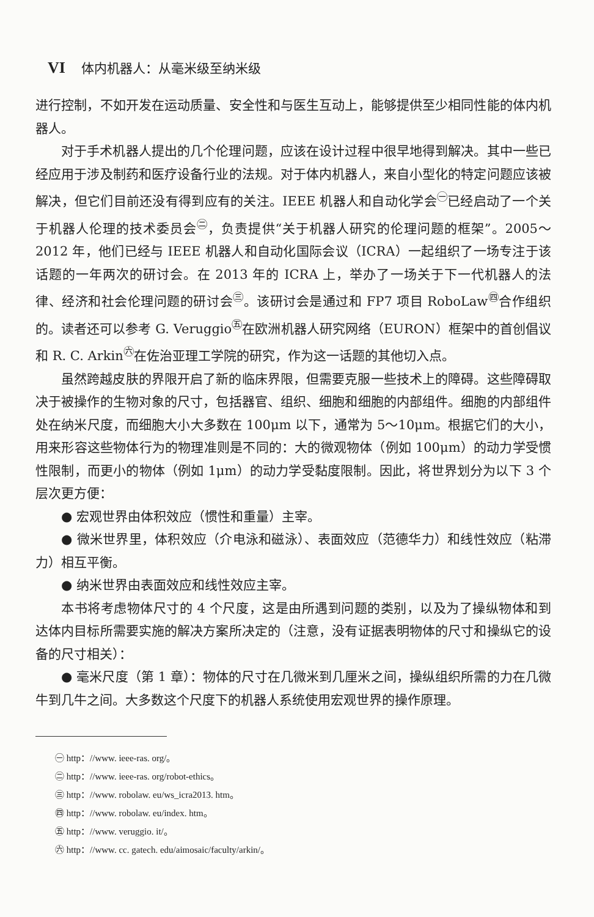VI 体内机器人：从毫米级至纳米级
进行控制，不如开发在运动质量、安全性和与医生互动上，能够提供至少相同性能的体内机器人。
对于手术机器人提出的几个伦理问题，应该在设计过程中很早地得到解决。其中一些已经应用于涉及制药和医疗设备行业的法规。对于体内机器人，来自小型化的特定问题应该被解决，但它们目前还没有得到应有的关注。IEEE 机器人和自动化学会<sup>㊀</sup>已经启动了一个关于机器人伦理的技术委员会<sup>㊁</sup>，负责提供“关于机器人研究的伦理问题的框架”。2005～2012 年，他们已经与 IEEE 机器人和自动化国际会议（ICRA）一起组织了一场专注于该话题的一年两次的研讨会。在 2013 年的 ICRA 上，举办了一场关于下一代机器人的法律、经济和社会伦理问题的研讨会<sup>㊂</sup>。该研讨会是通过和 FP7 项目 RoboLaw<sup>㊃</sup>合作组织的。读者还可以参考 G. Veruggio<sup>㊄</sup>在欧洲机器人研究网络（EURON）框架中的首创倡议和 R. C. Arkin<sup>㊅</sup>在佐治亚理工学院的研究，作为这一话题的其他切入点。
虽然跨越皮肤的界限开启了新的临床界限，但需要克服一些技术上的障碍。这些障碍取决于被操作的生物对象的尺寸，包括器官、组织、细胞和细胞的内部组件。细胞的内部组件处在纳米尺度，而细胞大小大多数在 100μm 以下，通常为 5～10μm。根据它们的大小，用来形容这些物体行为的物理准则是不同的：大的微观物体（例如 100μm）的动力学受惯性限制，而更小的物体（例如 1μm）的动力学受黏度限制。因此，将世界划分为以下 3 个层次更方便：
● 宏观世界由体积效应（惯性和重量）主宰。
● 微米世界里，体积效应（介电泳和磁泳）、表面效应（范德华力）和线性效应（粘滞力）相互平衡。
● 纳米世界由表面效应和线性效应主宰。
本书将考虑物体尺寸的 4 个尺度，这是由所遇到问题的类别，以及为了操纵物体和到达体内目标所需要实施的解决方案所决定的（注意，没有证据表明物体的尺寸和操纵它的设备的尺寸相关）：
● 毫米尺度（第 1 章）：物体的尺寸在几微米到几厘米之间，操纵组织所需的力在几微牛到几牛之间。大多数这个尺度下的机器人系统使用宏观世界的操作原理。
㊀ http：//www. ieee-ras. org/。
㊁ http：//www. ieee-ras. org/robot-ethics。
㊂ http：//www. robolaw. eu/ws_icra2013. htm。
㊃ http：//www. robolaw. eu/index. htm。
㊄ http：//www. veruggio. it/。
㊅ http：//www. cc. gatech. edu/aimosaic/faculty/arkin/。